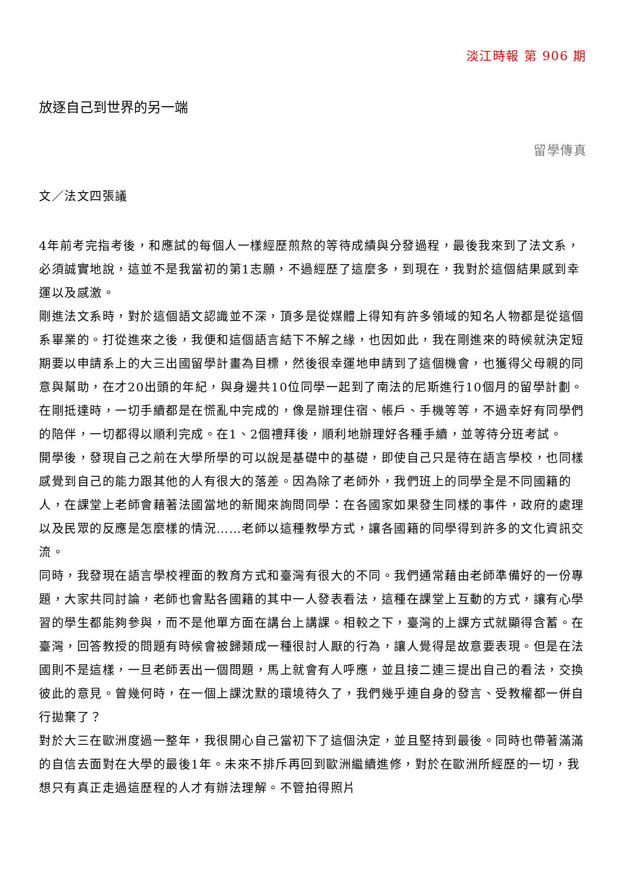淡江時報 第 906 期
放逐自己到世界的另一端
留學傳真
文／法文四張議
4年前考完指考後，和應試的每個人一樣經歷煎熬的等待成績與分發過程，最後我來到了法文系，必須誠實地說，這並不是我當初的第1志願，不過經歷了這麼多，到現在，我對於這個結果感到幸運以及感激。
剛進法文系時，對於這個語文認識並不深，頂多是從媒體上得知有許多領域的知名人物都是從這個系畢業的。打從進來之後，我便和這個語言結下不解之緣，也因如此，我在剛進來的時候就決定短期要以申請系上的大三出國留學計畫為目標，然後很幸運地申請到了這個機會，也獲得父母親的同意與幫助，在才20出頭的年紀，與身邊共10位同學一起到了南法的尼斯進行10個月的留學計劃。
在剛抵達時，一切手續都是在慌亂中完成的，像是辦理住宿、帳戶、手機等等，不過幸好有同學們的陪伴，一切都得以順利完成。在1、2個禮拜後，順利地辦理好各種手續，並等待分班考試。
開學後，發現自己之前在大學所學的可以說是基礎中的基礎，即使自己只是待在語言學校，也同樣感覺到自己的能力跟其他的人有很大的落差。因為除了老師外，我們班上的同學全是不同國籍的人，在課堂上老師會藉著法國當地的新聞來詢問同學：在各國家如果發生同樣的事件，政府的處理以及民眾的反應是怎麼樣的情況……老師以這種教學方式，讓各國籍的同學得到許多的文化資訊交流。
同時，我發現在語言學校裡面的教育方式和臺灣有很大的不同。我們通常藉由老師準備好的一份專題，大家共同討論，老師也會點各國籍的其中一人發表看法，這種在課堂上互動的方式，讓有心學習的學生都能夠參與，而不是他單方面在講台上講課。相較之下，臺灣的上課方式就顯得含蓄。在臺灣，回答教授的問題有時候會被歸類成一種很討人厭的行為，讓人覺得是故意要表現。但是在法國則不是這樣，一旦老師丟出一個問題，馬上就會有人呼應，並且接二連三提出自己的看法，交換彼此的意見。曾幾何時，在一個上課沈默的環境待久了，我們幾乎連自身的發言、受教權都一併自行拋棄了？
對於大三在歐洲度過一整年，我很開心自己當初下了這個決定，並且堅持到最後。同時也帶著滿滿的自信去面對在大學的最後1年。未來不排斥再回到歐洲繼續進修，對於在歐洲所經歷的一切，我想只有真正走過這歷程的人才有辦法理解。不管拍得照片